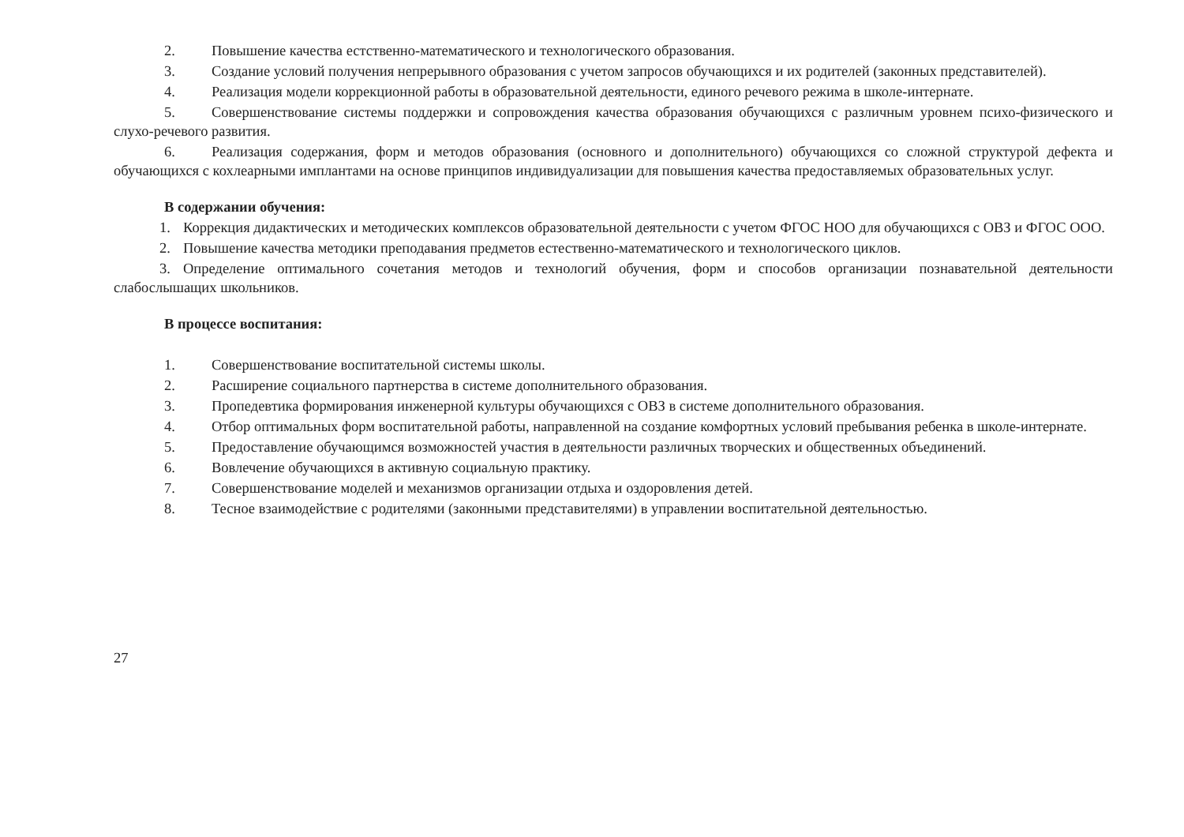2. Повышение качества естственно-математического и технологического образования.
3. Создание условий получения непрерывного образования с учетом запросов обучающихся и их родителей (законных представителей).
4. Реализация модели коррекционной работы в образовательной деятельности, единого речевого режима в школе-интернате.
5. Совершенствование системы поддержки и сопровождения качества образования обучающихся с различным уровнем психо-физического и слухо-речевого развития.
6. Реализация содержания, форм и методов образования (основного и дополнительного) обучающихся со сложной структурой дефекта и обучающихся с кохлеарными имплантами на основе принципов индивидуализации для повышения качества предоставляемых образовательных услуг.
В содержании обучения:
1. Коррекция дидактических и методических комплексов образовательной деятельности с учетом ФГОС НОО для обучающихся с ОВЗ и ФГОС ООО.
2. Повышение качества методики преподавания предметов естественно-математического и технологического циклов.
3. Определение оптимального сочетания методов и технологий обучения, форм и способов организации познавательной деятельности слабослышащих школьников.
В процессе воспитания:
1. Совершенствование воспитательной системы школы.
2. Расширение социального партнерства в системе дополнительного образования.
3. Пропедевтика формирования инженерной культуры обучающихся с ОВЗ в системе дополнительного образования.
4. Отбор оптимальных форм воспитательной работы, направленной на создание комфортных условий пребывания ребенка в школе-интернате.
5. Предоставление обучающимся возможностей участия в деятельности различных творческих и общественных объединений.
6. Вовлечение обучающихся в активную социальную практику.
7. Совершенствование моделей и механизмов организации отдыха и оздоровления детей.
8. Тесное взаимодействие с родителями (законными представителями) в управлении воспитательной деятельностью.
27